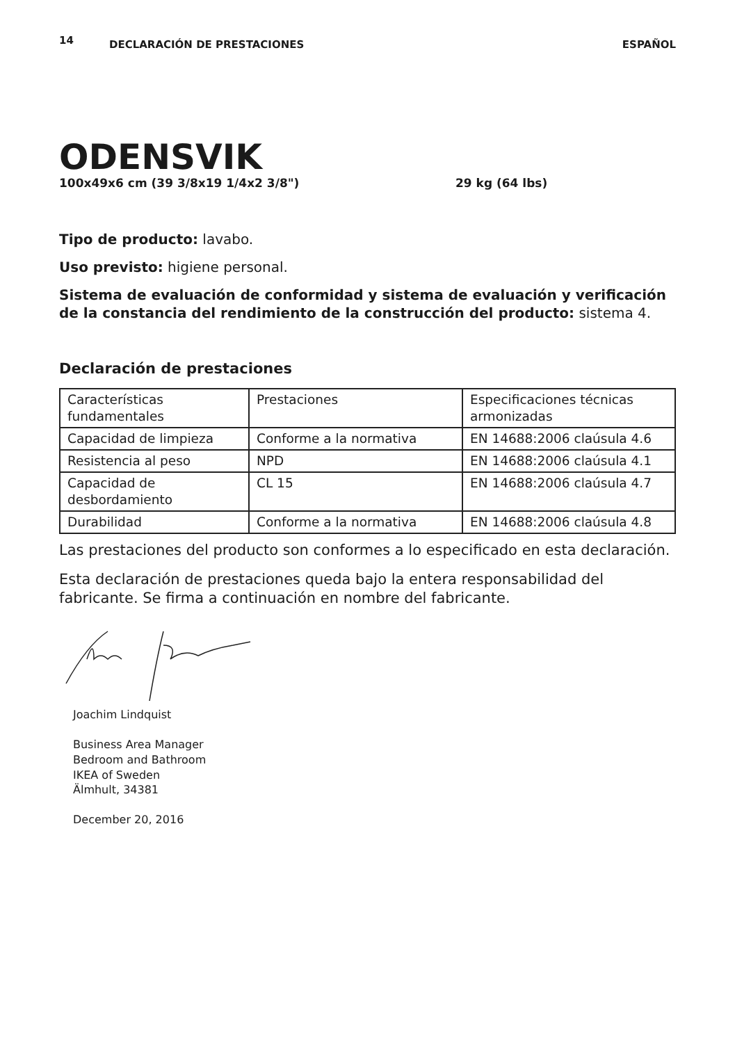14 DECLARACIÓN DE PRESTACIONES ESPAÑOL
ODENSVIK
100x49x6 cm (39 3/8x19 1/4x2 3/8") 29 kg (64 lbs)
Tipo de producto: lavabo.
Uso previsto: higiene personal.
Sistema de evaluación de conformidad y sistema de evaluación y verificación de la constancia del rendimiento de la construcción del producto: sistema 4.
Declaración de prestaciones
| Características fundamentales | Prestaciones | Especificaciones técnicas armonizadas |
| Capacidad de limpieza | Conforme a la normativa | EN 14688:2006 claúsula 4.6 |
| Resistencia al peso | NPD | EN 14688:2006 claúsula 4.1 |
| Capacidad de desbordamiento | CL 15 | EN 14688:2006 claúsula 4.7 |
| Durabilidad | Conforme a la normativa | EN 14688:2006 claúsula 4.8 |
Las prestaciones del producto son conformes a lo especificado en esta declaración.
Esta declaración de prestaciones queda bajo la entera responsabilidad del fabricante. Se firma a continuación en nombre del fabricante.
Joachim Lindquist
Business Area Manager
Bedroom and Bathroom
IKEA of Sweden
Älmhult, 34381
December 20, 2016